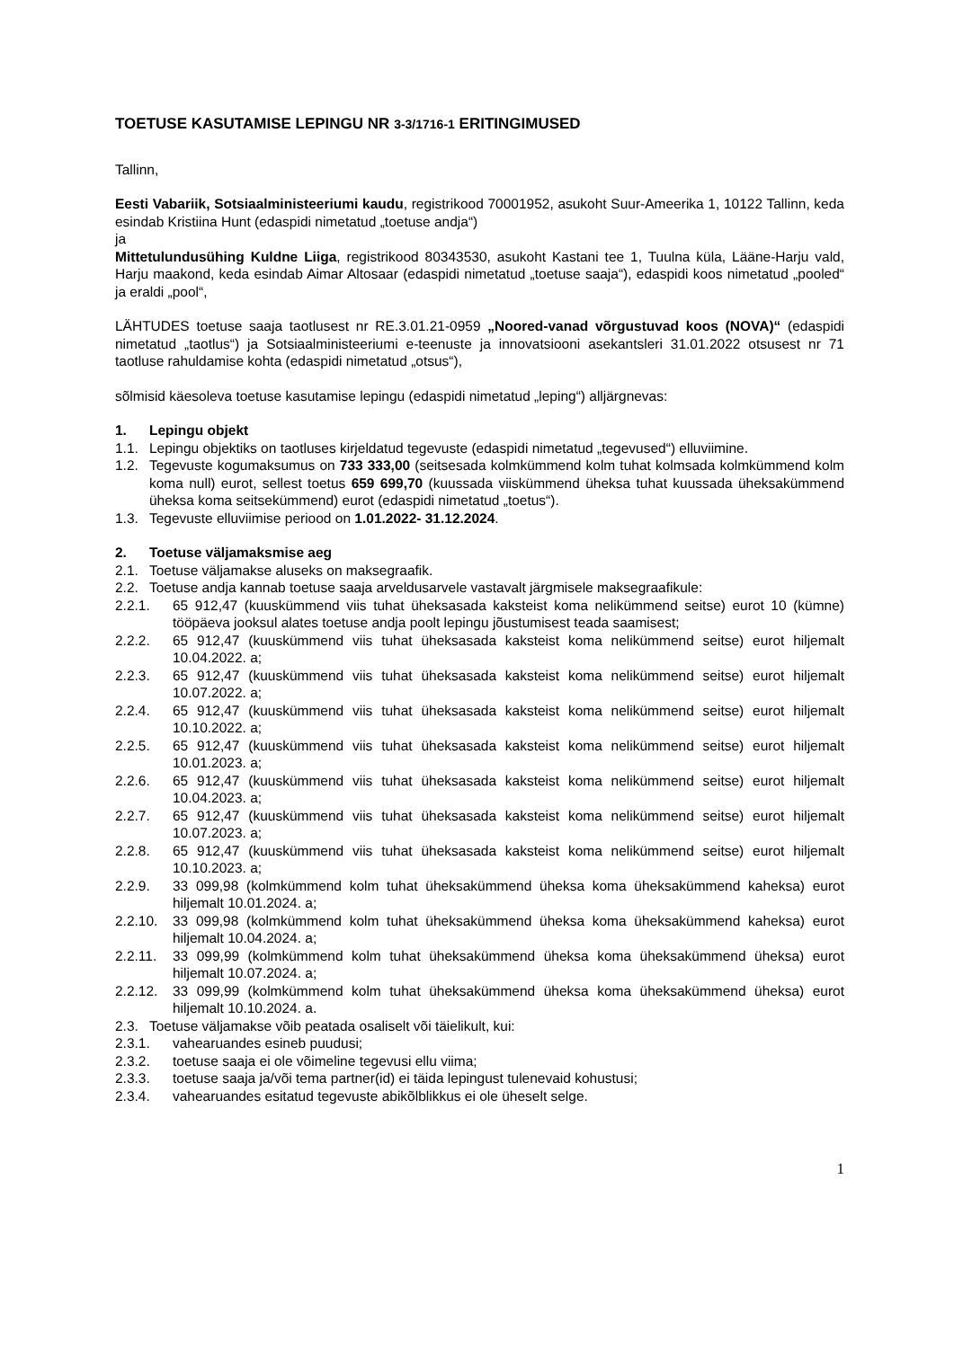TOETUSE KASUTAMISE LEPINGU NR 3-3/1716-1 ERITINGIMUSED
Tallinn,
Eesti Vabariik, Sotsiaalministeeriumi kaudu, registrikood 70001952, asukoht Suur-Ameerika 1, 10122 Tallinn, keda esindab Kristiina Hunt (edaspidi nimetatud „toetuse andja“)
ja
Mittetulundusühing Kuldne Liiga, registrikood 80343530, asukoht Kastani tee 1, Tuulna küla, Lääne-Harju vald, Harju maakond, keda esindab Aimar Altosaar (edaspidi nimetatud „toetuse saaja“), edaspidi koos nimetatud „pooled“ ja eraldi „pool“,
LÄHTUDES toetuse saaja taotlusest nr RE.3.01.21-0959 „Noored-vanad võrgustuvad koos (NOVA)“ (edaspidi nimetatud „taotlus“) ja Sotsiaalministeeriumi e-teenuste ja innovatsiooni asekantsleri 31.01.2022 otsusest nr 71 taotluse rahuldamise kohta (edaspidi nimetatud „otsus“),
sõlmisid käesoleva toetuse kasutamise lepingu (edaspidi nimetatud „leping“) alljärgnevas:
1. Lepingu objekt
1.1. Lepingu objektiks on taotluses kirjeldatud tegevuste (edaspidi nimetatud „tegevused“) elluviimine.
1.2. Tegevuste kogumaksumus on 733 333,00 (seitsesada kolmkümmend kolm tuhat kolmsada kolmkümmend kolm koma null) eurot, sellest toetus 659 699,70 (kuussada viiskümmend üheksa tuhat kuussada üheksakümmend üheksa koma seitsekümmend) eurot (edaspidi nimetatud „toetus“).
1.3. Tegevuste elluviimise periood on 1.01.2022- 31.12.2024.
2. Toetuse väljamaksmise aeg
2.1. Toetuse väljamakse aluseks on maksegraafik.
2.2. Toetuse andja kannab toetuse saaja arveldusarvele vastavalt järgmisele maksegraafikule:
2.2.1. 65 912,47 (kuuskümmend viis tuhat üheksasada kaksteist koma nelikümmend seitse) eurot 10 (kümne) tööpäeva jooksul alates toetuse andja poolt lepingu jõustumisest teada saamisest;
2.2.2. 65 912,47 (kuuskümmend viis tuhat üheksasada kaksteist koma nelikümmend seitse) eurot hiljemalt 10.04.2022. a;
2.2.3. 65 912,47 (kuuskümmend viis tuhat üheksasada kaksteist koma nelikümmend seitse) eurot hiljemalt 10.07.2022. a;
2.2.4. 65 912,47 (kuuskümmend viis tuhat üheksasada kaksteist koma nelikümmend seitse) eurot hiljemalt 10.10.2022. a;
2.2.5. 65 912,47 (kuuskümmend viis tuhat üheksasada kaksteist koma nelikümmend seitse) eurot hiljemalt 10.01.2023. a;
2.2.6. 65 912,47 (kuuskümmend viis tuhat üheksasada kaksteist koma nelikümmend seitse) eurot hiljemalt 10.04.2023. a;
2.2.7. 65 912,47 (kuuskümmend viis tuhat üheksasada kaksteist koma nelikümmend seitse) eurot hiljemalt 10.07.2023. a;
2.2.8. 65 912,47 (kuuskümmend viis tuhat üheksasada kaksteist koma nelikümmend seitse) eurot hiljemalt 10.10.2023. a;
2.2.9. 33 099,98 (kolmkümmend kolm tuhat üheksakümmend üheksa koma üheksakümmend kaheksa) eurot hiljemalt 10.01.2024. a;
2.2.10.
33 099,98 (kolmkümmend kolm tuhat üheksakümmend üheksa koma üheksakümmend kaheksa) eurot hiljemalt 10.04.2024. a;
2.2.11.
33 099,99 (kolmkümmend kolm tuhat üheksakümmend üheksa koma üheksakümmend üheksa) eurot hiljemalt 10.07.2024. a;
2.2.12.
33 099,99 (kolmkümmend kolm tuhat üheksakümmend üheksa koma üheksakümmend üheksa) eurot hiljemalt 10.10.2024. a.
2.3. Toetuse väljamakse võib peatada osaliselt või täielikult, kui:
2.3.1. vahearuandes esineb puudusi;
2.3.2. toetuse saaja ei ole võimeline tegevusi ellu viima;
2.3.3. toetuse saaja ja/või tema partner(id) ei täida lepingust tulenevaid kohustusi;
2.3.4. vahearuandes esitatud tegevuste abikõlblikkus ei ole üheselt selge.
1